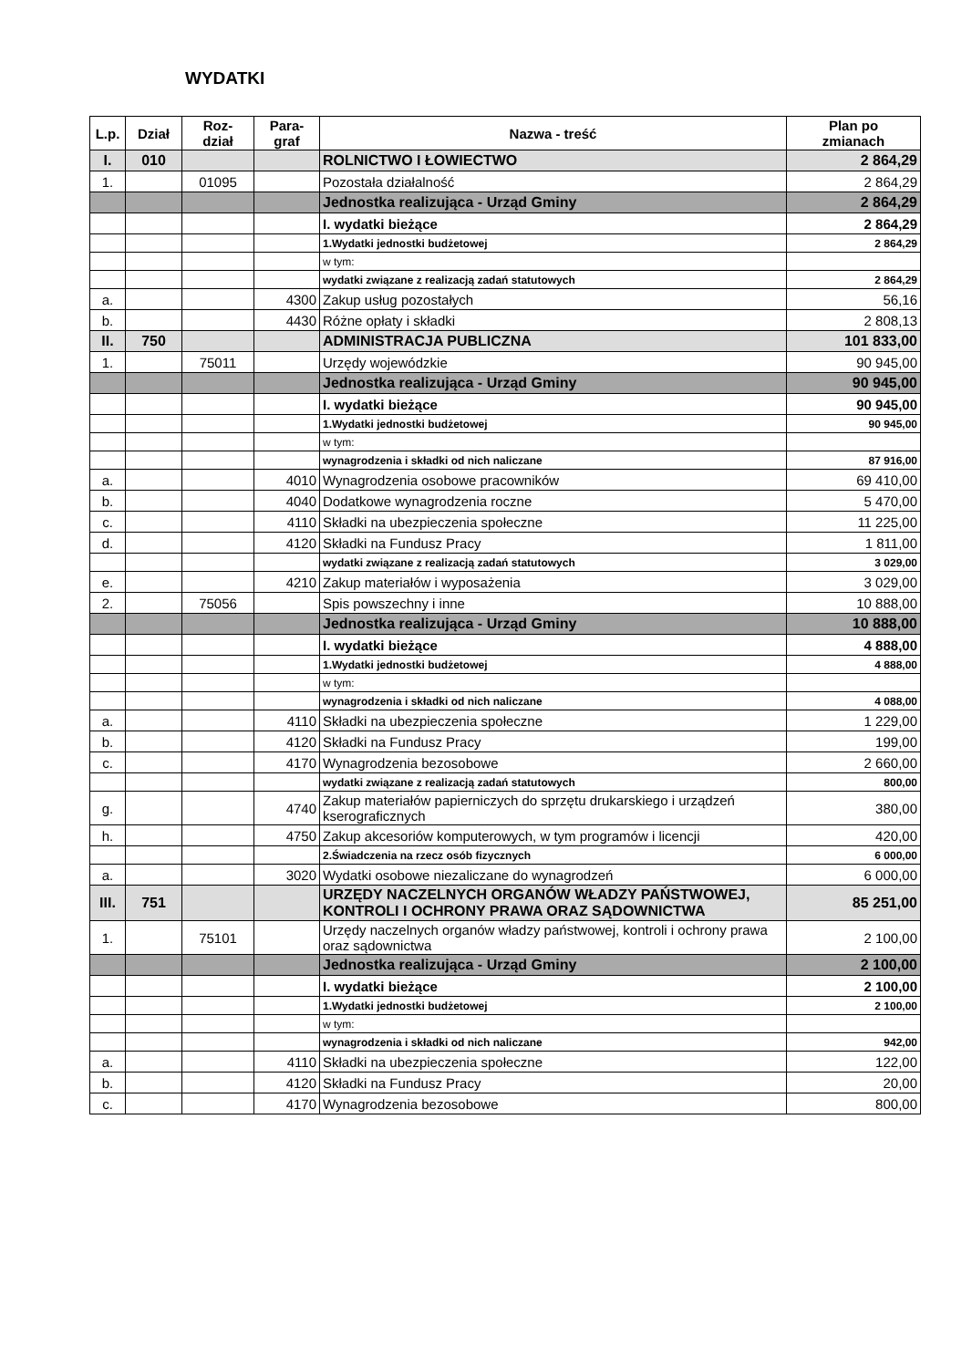WYDATKI
| L.p. | Dział | Roz- dział | Para- graf | Nazwa - treść | Plan po zmianach |
| --- | --- | --- | --- | --- | --- |
| I. | 010 | | | ROLNICTWO I ŁOWIECTWO | 2 864,29 |
| 1. | | 01095 | | Pozostała działalność | 2 864,29 |
| | | | | Jednostka realizująca - Urząd Gminy | 2 864,29 |
| | | | | I. wydatki bieżące | 2 864,29 |
| | | | | 1.Wydatki jednostki budżetowej | 2 864,29 |
| | | | | w tym: | |
| | | | | wydatki związane z realizacją zadań statutowych | 2 864,29 |
| a. | | | 4300 | Zakup usług pozostałych | 56,16 |
| b. | | | 4430 | Różne opłaty i składki | 2 808,13 |
| II. | 750 | | | ADMINISTRACJA PUBLICZNA | 101 833,00 |
| 1. | | 75011 | | Urzędy wojewódzkie | 90 945,00 |
| | | | | Jednostka realizująca - Urząd Gminy | 90 945,00 |
| | | | | I. wydatki bieżące | 90 945,00 |
| | | | | 1.Wydatki jednostki budżetowej | 90 945,00 |
| | | | | w tym: | |
| | | | | wynagrodzenia i składki od nich naliczane | 87 916,00 |
| a. | | | 4010 | Wynagrodzenia osobowe pracowników | 69 410,00 |
| b. | | | 4040 | Dodatkowe wynagrodzenia roczne | 5 470,00 |
| c. | | | 4110 | Składki na ubezpieczenia społeczne | 11 225,00 |
| d. | | | 4120 | Składki na Fundusz Pracy | 1 811,00 |
| | | | | wydatki związane z realizacją zadań statutowych | 3 029,00 |
| e. | | | 4210 | Zakup materiałów i wyposażenia | 3 029,00 |
| 2. | | 75056 | | Spis powszechny i inne | 10 888,00 |
| | | | | Jednostka realizująca - Urząd Gminy | 10 888,00 |
| | | | | I. wydatki bieżące | 4 888,00 |
| | | | | 1.Wydatki jednostki budżetowej | 4 888,00 |
| | | | | w tym: | |
| | | | | wynagrodzenia i składki od nich naliczane | 4 088,00 |
| a. | | | 4110 | Składki na ubezpieczenia społeczne | 1 229,00 |
| b. | | | 4120 | Składki na Fundusz Pracy | 199,00 |
| c. | | | 4170 | Wynagrodzenia bezosobowe | 2 660,00 |
| | | | | wydatki związane z realizacją zadań statutowych | 800,00 |
| g. | | | 4740 | Zakup materiałów papierniczych do sprzętu drukarskiego i urządzeń kserograficznych | 380,00 |
| h. | | | 4750 | Zakup akcesoriów komputerowych, w tym programów i licencji | 420,00 |
| | | | | 2.Świadczenia na rzecz osób fizycznych | 6 000,00 |
| a. | | | 3020 | Wydatki osobowe niezaliczane do wynagrodzeń | 6 000,00 |
| III. | 751 | | | URZĘDY NACZELNYCH ORGANÓW WŁADZY PAŃSTWOWEJ, KONTROLI I OCHRONY PRAWA ORAZ SĄDOWNICTWA | 85 251,00 |
| 1. | | 75101 | | Urzędy naczelnych organów władzy państwowej, kontroli i ochrony prawa oraz sądownictwa | 2 100,00 |
| | | | | Jednostka realizująca - Urząd Gminy | 2 100,00 |
| | | | | I. wydatki bieżące | 2 100,00 |
| | | | | 1.Wydatki jednostki budżetowej | 2 100,00 |
| | | | | w tym: | |
| | | | | wynagrodzenia i składki od nich naliczane | 942,00 |
| a. | | | 4110 | Składki na ubezpieczenia społeczne | 122,00 |
| b. | | | 4120 | Składki na Fundusz Pracy | 20,00 |
| c. | | | 4170 | Wynagrodzenia bezosobowe | 800,00 |